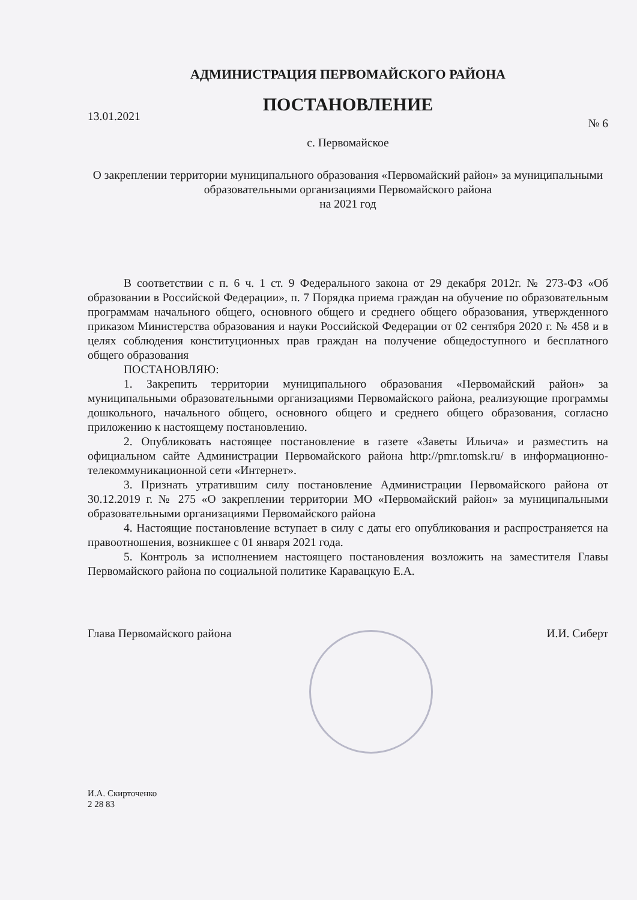АДМИНИСТРАЦИЯ ПЕРВОМАЙСКОГО РАЙОНА
ПОСТАНОВЛЕНИЕ
13.01.2021 № 6
с. Первомайское
О закреплении территории муниципального образования «Первомайский район» за муниципальными образовательными организациями Первомайского района
на 2021 год
В соответствии с п. 6 ч. 1 ст. 9 Федерального закона от 29 декабря 2012г. № 273-ФЗ «Об образовании в Российской Федерации», п. 7 Порядка приема граждан на обучение по образовательным программам начального общего, основного общего и среднего общего образования, утвержденного приказом Министерства образования и науки Российской Федерации от 02 сентября 2020 г. № 458 и в целях соблюдения конституционных прав граждан на получение общедоступного и бесплатного общего образования
ПОСТАНОВЛЯЮ:
1. Закрепить территории муниципального образования «Первомайский район» за муниципальными образовательными организациями Первомайского района, реализующие программы дошкольного, начального общего, основного общего и среднего общего образования, согласно приложению к настоящему постановлению.
2. Опубликовать настоящее постановление в газете «Заветы Ильича» и разместить на официальном сайте Администрации Первомайского района http://pmr.tomsk.ru/ в информационно-телекоммуникационной сети «Интернет».
3. Признать утратившим силу постановление Администрации Первомайского района от 30.12.2019 г. № 275 «О закреплении территории МО «Первомайский район» за муниципальными образовательными организациями Первомайского района
4. Настоящие постановление вступает в силу с даты его опубликования и распространяется на правоотношения, возникшее с 01 января 2021 года.
5. Контроль за исполнением настоящего постановления возложить на заместителя Главы Первомайского района по социальной политике Каравацкую Е.А.
Глава Первомайского района И.И. Сиберт
И.А. Скирточенко
2 28 83